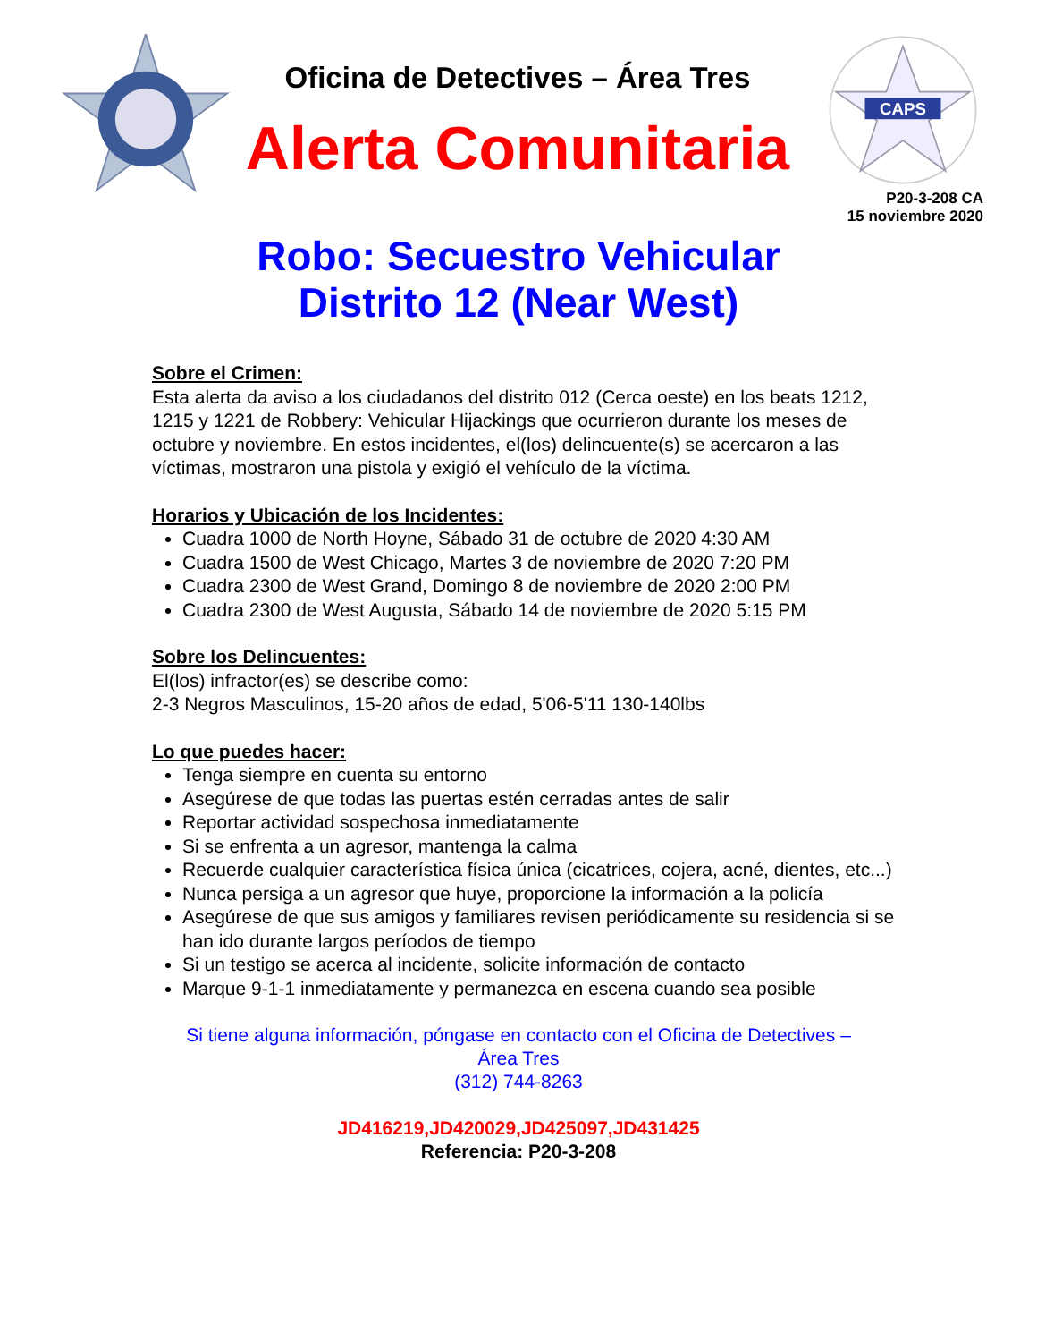Oficina de Detectives – Área Tres
Alerta Comunitaria
CAPS
P20-3-208 CA
15 noviembre 2020
Robo: Secuestro Vehicular
Distrito 12 (Near West)
Sobre el Crimen:
Esta alerta da aviso a los ciudadanos del distrito 012 (Cerca oeste) en los beats 1212, 1215 y 1221 de Robbery: Vehicular Hijackings que ocurrieron durante los meses de octubre y noviembre. En estos incidentes, el(los) delincuente(s) se acercaron a las víctimas, mostraron una pistola y exigió el vehículo de la víctima.
Horarios y Ubicación de los Incidentes:
Cuadra 1000 de North Hoyne, Sábado 31 de octubre de 2020 4:30 AM
Cuadra 1500 de West Chicago, Martes 3 de noviembre de 2020 7:20 PM
Cuadra 2300 de West Grand, Domingo 8 de noviembre de 2020 2:00 PM
Cuadra 2300 de West Augusta, Sábado 14 de noviembre de 2020 5:15 PM
Sobre los Delincuentes:
El(los) infractor(es) se describe como:
2-3 Negros Masculinos, 15-20 años de edad, 5'06-5'11 130-140lbs
Lo que puedes hacer:
Tenga siempre en cuenta su entorno
Asegúrese de que todas las puertas estén cerradas antes de salir
Reportar actividad sospechosa inmediatamente
Si se enfrenta a un agresor, mantenga la calma
Recuerde cualquier característica física única (cicatrices, cojera, acné, dientes, etc...)
Nunca persiga a un agresor que huye, proporcione la información a la policía
Asegúrese de que sus amigos y familiares revisen periódicamente su residencia si se han ido durante largos períodos de tiempo
Si un testigo se acerca al incidente, solicite información de contacto
Marque 9-1-1 inmediatamente y permanezca en escena cuando sea posible
Si tiene alguna información, póngase en contacto con el Oficina de Detectives –
Área Tres
(312) 744-8263
JD416219,JD420029,JD425097,JD431425
Referencia: P20-3-208